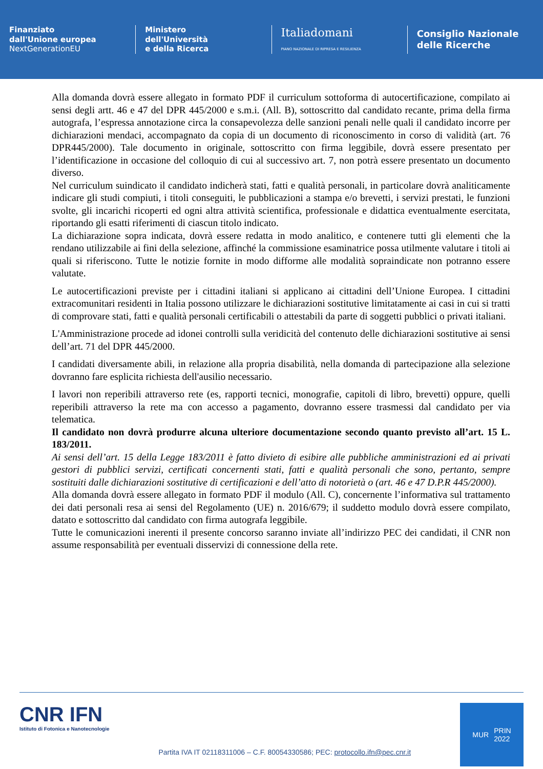Finanziato
dall'Unione europea
NextGenerationEU
Ministero
dell'Università
e della Ricerca
Italiadomani
PIANO NAZIONALE DI RIPRESA E RESILIENZA
Consiglio Nazionale
delle Ricerche
Alla domanda dovrà essere allegato in formato PDF il curriculum sottoforma di autocertificazione, compilato ai sensi degli artt. 46 e 47 del DPR 445/2000 e s.m.i. (All. B), sottoscritto dal candidato recante, prima della firma autografa, l’espressa annotazione circa la consapevolezza delle sanzioni penali nelle quali il candidato incorre per dichiarazioni mendaci, accompagnato da copia di un documento di riconoscimento in corso di validità (art. 76 DPR445/2000). Tale documento in originale, sottoscritto con firma leggibile, dovrà essere presentato per l’identificazione in occasione del colloquio di cui al successivo art. 7, non potrà essere presentato un documento diverso.
Nel curriculum suindicato il candidato indicherà stati, fatti e qualità personali, in particolare dovrà analiticamente indicare gli studi compiuti, i titoli conseguiti, le pubblicazioni a stampa e/o brevetti, i servizi prestati, le funzioni svolte, gli incarichi ricoperti ed ogni altra attività scientifica, professionale e didattica eventualmente esercitata, riportando gli esatti riferimenti di ciascun titolo indicato.
La dichiarazione sopra indicata, dovrà essere redatta in modo analitico, e contenere tutti gli elementi che la rendano utilizzabile ai fini della selezione, affinché la commissione esaminatrice possa utilmente valutare i titoli ai quali si riferiscono. Tutte le notizie fornite in modo difforme alle modalità sopraindicate non potranno essere valutate.
Le autocertificazioni previste per i cittadini italiani si applicano ai cittadini dell’Unione Europea. I cittadini extracomunitari residenti in Italia possono utilizzare le dichiarazioni sostitutive limitatamente ai casi in cui si tratti di comprovare stati, fatti e qualità personali certificabili o attestabili da parte di soggetti pubblici o privati italiani.
L'Amministrazione procede ad idonei controlli sulla veridicità del contenuto delle dichiarazioni sostitutive ai sensi dell’art. 71 del DPR 445/2000.
I candidati diversamente abili, in relazione alla propria disabilità, nella domanda di partecipazione alla selezione dovranno fare esplicita richiesta dell'ausilio necessario.
I lavori non reperibili attraverso rete (es, rapporti tecnici, monografie, capitoli di libro, brevetti) oppure, quelli reperibili attraverso la rete ma con accesso a pagamento, dovranno essere trasmessi dal candidato per via telematica.
Il candidato non dovrà produrre alcuna ulteriore documentazione secondo quanto previsto all’art. 15 L. 183/2011.
Ai sensi dell’art. 15 della Legge 183/2011 è fatto divieto di esibire alle pubbliche amministrazioni ed ai privati gestori di pubblici servizi, certificati concernenti stati, fatti e qualità personali che sono, pertanto, sempre sostituiti dalle dichiarazioni sostitutive di certificazioni e dell’atto di notorietà o (art. 46 e 47 D.P.R 445/2000).
Alla domanda dovrà essere allegato in formato PDF il modulo (All. C), concernente l’informativa sul trattamento dei dati personali resa ai sensi del Regolamento (UE) n. 2016/679; il suddetto modulo dovrà essere compilato, datato e sottoscritto dal candidato con firma autografa leggibile.
Tutte le comunicazioni inerenti il presente concorso saranno inviate all’indirizzo PEC dei candidati, il CNR non assume responsabilità per eventuali disservizi di connessione della rete.
CNR IFN
Istituto di Fotonica e Nanotecnologie
Partita IVA IT 02118311006 – C.F. 80054330586; PEC: protocollo.ifn@pec.cnr.it
MUR PRIN
2022